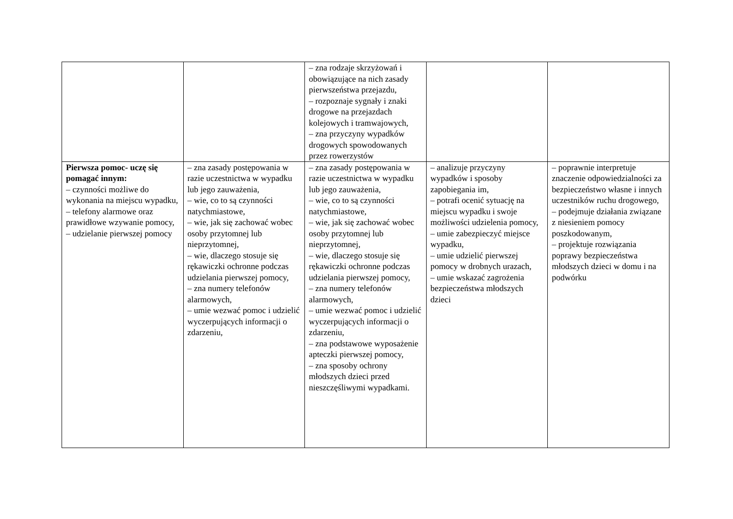| | | – zna rodzaje skrzyżowań i obowiązujące na nich zasady pierwszeństwa przejazdu, – rozpoznaje sygnały i znaki drogowe na przejazdach kolejowych i tramwajowych, – zna przyczyny wypadków drogowych spowodowanych przez rowerzystów | | |
| Pierwsza pomoc- uczę się pomagać innym: – czynności możliwe do wykonania na miejscu wypadku, – telefony alarmowe oraz prawidłowe wzywanie pomocy, – udzielanie pierwszej pomocy | – zna zasady postępowania w razie uczestnictwa w wypadku lub jego zauważenia, – wie, co to są czynności natychmiastowe, – wie, jak się zachować wobec osoby przytomnej lub nieprzytomnej, – wie, dlaczego stosuje się rękawiczki ochronne podczas udzielania pierwszej pomocy, – zna numery telefonów alarmowych, – umie wezwać pomoc i udzielić wyczerpujących informacji o zdarzeniu, | – zna zasady postępowania w razie uczestnictwa w wypadku lub jego zauważenia, – wie, co to są czynności natychmiastowe, – wie, jak się zachować wobec osoby przytomnej lub nieprzytomnej, – wie, dlaczego stosuje się rękawiczki ochronne podczas udzielania pierwszej pomocy, – zna numery telefonów alarmowych, – umie wezwać pomoc i udzielić wyczerpujących informacji o zdarzeniu, – zna podstawowe wyposażenie apteczki pierwszej pomocy, – zna sposoby ochrony młodszych dzieci przed nieszczęśliwymi wypadkami. | – analizuje przyczyny wypadków i sposoby zapobiegania im, – potrafi ocenić sytuację na miejscu wypadku i swoje możliwości udzielenia pomocy, – umie zabezpieczyć miejsce wypadku, – umie udzielić pierwszej pomocy w drobnych urazach, – umie wskazać zagrożenia bezpieczeństwa młodszych dzieci | – poprawnie interpretuje znaczenie odpowiedzialności za bezpieczeństwo własne i innych uczestników ruchu drogowego, – podejmuje działania związane z niesieniem pomocy poszkodowanym, – projektuje rozwiązania poprawy bezpieczeństwa młodszych dzieci w domu i na podwórku |